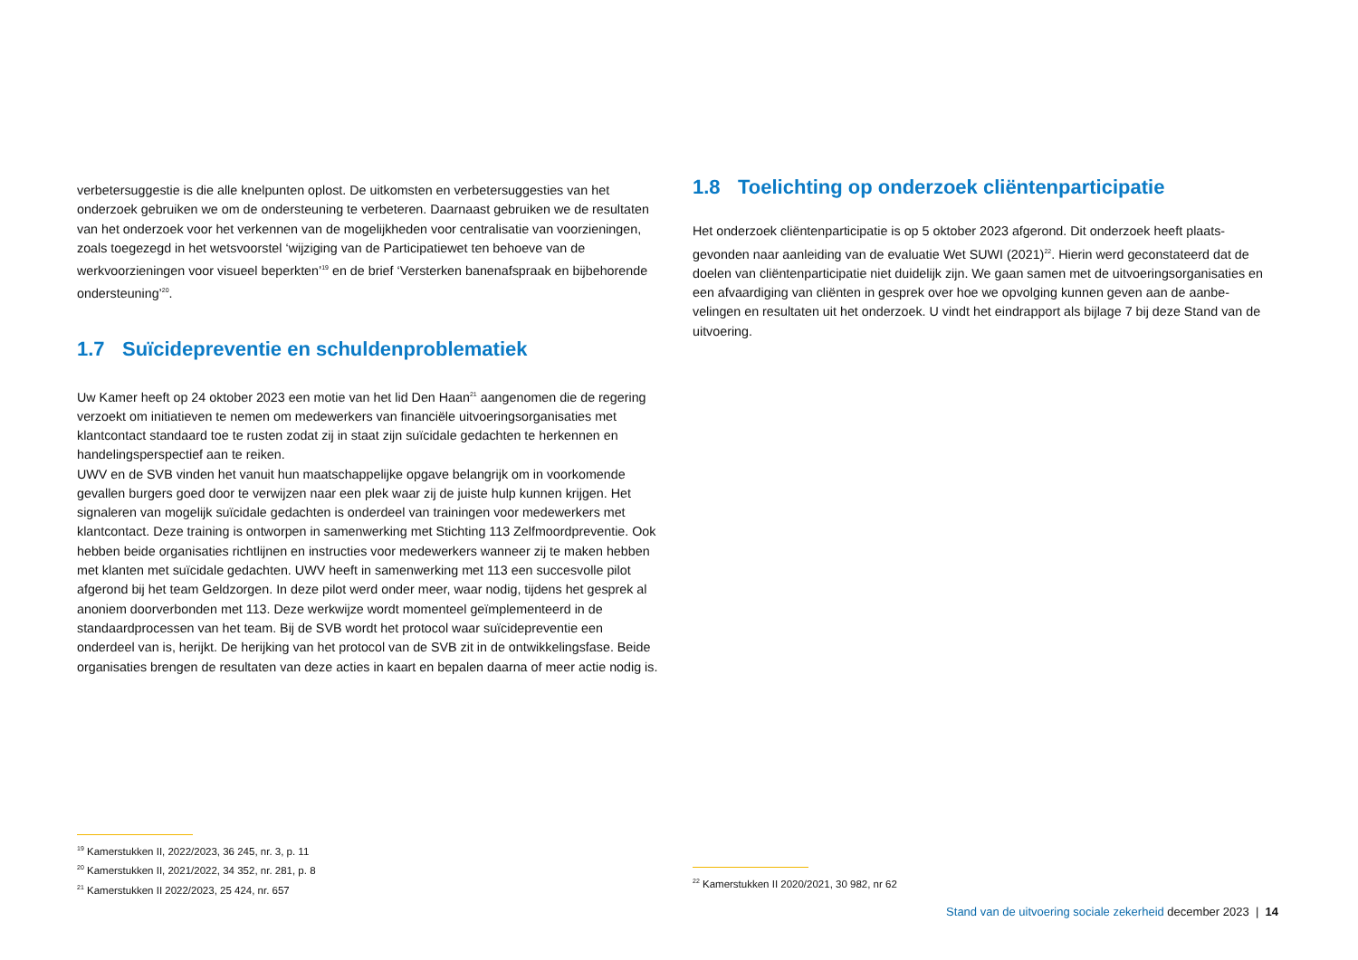verbetersuggestie is die alle knelpunten oplost. De uitkomsten en verbetersuggesties van het onderzoek gebruiken we om de ondersteuning te verbeteren. Daarnaast gebruiken we de resultaten van het onderzoek voor het verkennen van de mogelijkheden voor centralisatie van voorzieningen, zoals toegezegd in het wetsvoorstel ‘wijziging van de Participatiewet ten behoeve van de werkvoorzieningen voor visueel beperkten’<sup>19</sup> en de brief ‘Versterken banenafspraak en bijbehorende ondersteuning’<sup>20</sup>.
1.7 Suïcidepreventie en schuldenproblematiek
Uw Kamer heeft op 24 oktober 2023 een motie van het lid Den Haan<sup>21</sup> aangenomen die de regering verzoekt om initiatieven te nemen om medewerkers van financiële uitvoeringsorganisaties met klantcontact standaard toe te rusten zodat zij in staat zijn suïcidale gedachten te herkennen en handelingsperspectief aan te reiken.
UWV en de SVB vinden het vanuit hun maatschappelijke opgave belangrijk om in voorkomende gevallen burgers goed door te verwijzen naar een plek waar zij de juiste hulp kunnen krijgen. Het signaleren van mogelijk suïcidale gedachten is onderdeel van trainingen voor medewerkers met klantcontact. Deze training is ontworpen in samenwerking met Stichting 113 Zelfmoordpreventie. Ook hebben beide organisaties richtlijnen en instructies voor medewerkers wanneer zij te maken hebben met klanten met suïcidale gedachten. UWV heeft in samenwerking met 113 een succesvolle pilot afgerond bij het team Geldzorgen. In deze pilot werd onder meer, waar nodig, tijdens het gesprek al anoniem doorverbonden met 113. Deze werkwijze wordt momenteel geïmplementeerd in de standaardprocessen van het team. Bij de SVB wordt het protocol waar suïcidepreventie een onderdeel van is, herijkt. De herijking van het protocol van de SVB zit in de ontwikkelingsfase. Beide organisaties brengen de resultaten van deze acties in kaart en bepalen daarna of meer actie nodig is.
1.8 Toelichting op onderzoek cliëntenparticipatie
Het onderzoek cliëntenparticipatie is op 5 oktober 2023 afgerond. Dit onderzoek heeft plaats-gevonden naar aanleiding van de evaluatie Wet SUWI (2021)<sup>22</sup>. Hierin werd geconstateerd dat de doelen van cliëntenparticipatie niet duidelijk zijn. We gaan samen met de uitvoeringsorganisaties en een afvaardiging van cliënten in gesprek over hoe we opvolging kunnen geven aan de aanbe-velingen en resultaten uit het onderzoek. U vindt het eindrapport als bijlage 7 bij deze Stand van de uitvoering.
<sup>19</sup> Kamerstukken II, 2022/2023, 36 245, nr. 3, p. 11
<sup>20</sup> Kamerstukken II, 2021/2022, 34 352, nr. 281, p. 8
<sup>21</sup> Kamerstukken II 2022/2023, 25 424, nr. 657
<sup>22</sup> Kamerstukken II 2020/2021, 30 982, nr 62
Stand van de uitvoering sociale zekerheid december 2023 | 14